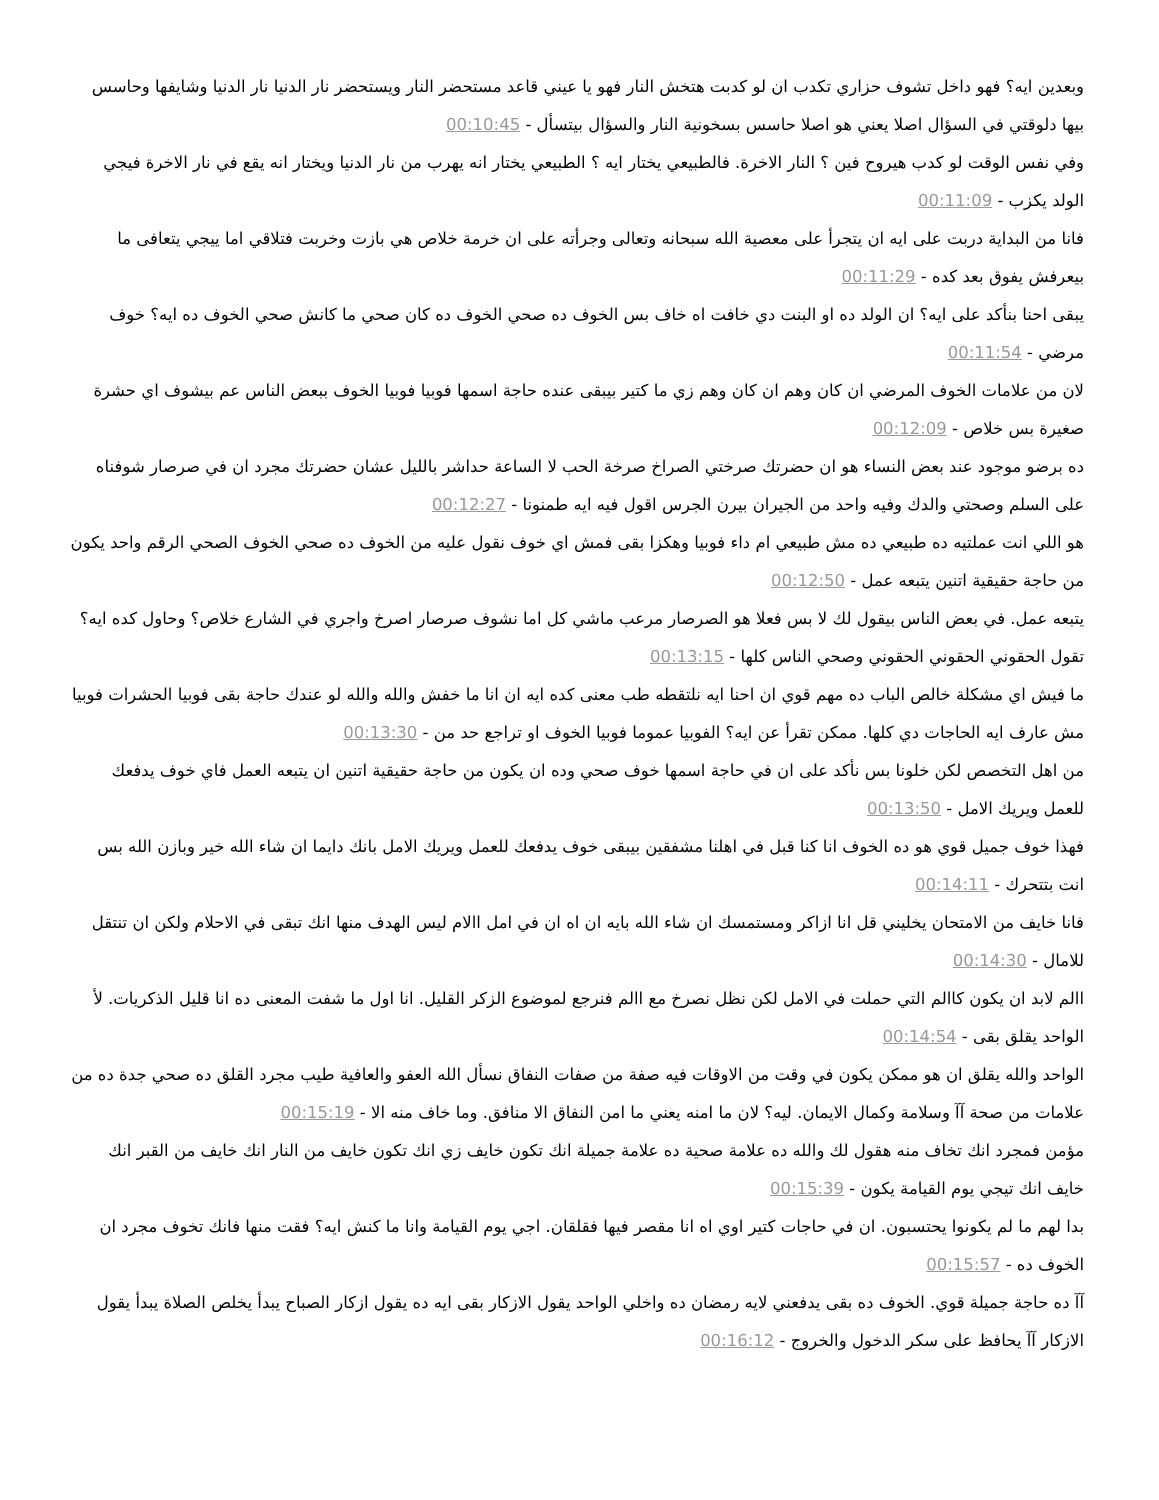وبعدين ايه؟ فهو داخل تشوف حزاري تكدب ان لو كدبت هتخش النار فهو يا عيني قاعد مستحضر النار ويستحضر نار الدنيا نار الدنيا وشايفها وحاسس بيها دلوقتي في السؤال اصلا يعني هو اصلا حاسس بسخونية النار والسؤال بيتسأل - 00:10:45
وفي نفس الوقت لو كدب هيروح فين ؟ النار الاخرة. فالطبيعي يختار ايه ؟ الطبيعي يختار انه يهرب من نار الدنيا ويختار انه يقع في نار الاخرة فيجي الولد يكزب - 00:11:09
فانا من البداية دربت على ايه ان يتجرأ على معصية الله سبحانه وتعالى وجرأته على ان خرمة خلاص هي بازت وخربت فتلاقي اما ييجي يتعافى ما بيعرفش يفوق بعد كده - 00:11:29
يبقى احنا بنأكد على ايه؟ ان الولد ده او البنت دي خافت اه خاف بس الخوف ده صحي الخوف ده كان صحي ما كانش صحي الخوف ده ايه؟ خوف مرضي - 00:11:54
لان من علامات الخوف المرضي ان كان وهم ان كان وهم زي ما كتير بيبقى عنده حاجة اسمها فوبيا فوبيا الخوف ببعض الناس عم بيشوف اي حشرة صغيرة بس خلاص - 00:12:09
ده برضو موجود عند بعض النساء هو ان حضرتك صرختي الصراخ صرخة الحب لا الساعة حداشر بالليل عشان حضرتك مجرد ان في صرصار شوفناه على السلم وصحتي والدك وفيه واحد من الجيران بيرن الجرس اقول فيه ايه طمنونا - 00:12:27
هو اللي انت عملتيه ده طبيعي ده مش طبيعي ام داء فوبيا وهكزا بقى فمش اي خوف نقول عليه من الخوف ده صحي الخوف الصحي الرقم واحد يكون من حاجة حقيقية اتنين يتبعه عمل - 00:12:50
يتبعه عمل. في بعض الناس بيقول لك لا بس فعلا هو الصرصار مرعب ماشي كل اما نشوف صرصار اصرخ واجري في الشارع خلاص؟ وحاول كده ايه؟ تقول الحقوني الحقوني الحقوني وصحي الناس كلها - 00:13:15
ما فيش اي مشكلة خالص الباب ده مهم قوي ان احنا ايه نلتقطه طب معنى كده ايه ان انا ما خفش والله والله لو عندك حاجة بقى فوبيا الحشرات فوبيا مش عارف ايه الحاجات دي كلها. ممكن تقرأ عن ايه؟ الفوبيا عموما فوبيا الخوف او تراجع حد من - 00:13:30
من اهل التخصص لكن خلونا بس نأكد على ان في حاجة اسمها خوف صحي وده ان يكون من حاجة حقيقية اتنين ان يتبعه العمل فاي خوف يدفعك للعمل ويريك الامل - 00:13:50
فهذا خوف جميل قوي هو ده الخوف انا كنا قبل في اهلنا مشفقين بيبقى خوف يدفعك للعمل ويريك الامل بانك دايما ان شاء الله خير وبازن الله بس انت بتتحرك - 00:14:11
فانا خايف من الامتحان يخليني قل انا ازاكر ومستمسك ان شاء الله بايه ان اه ان في امل االام ليس الهدف منها انك تبقى في الاحلام ولكن ان تنتقل للامال - 00:14:30
االم لابد ان يكون كاالم التي حملت في الامل لكن نظل نصرخ مع االم فنرجع لموضوع الزكر القليل. انا اول ما شفت المعنى ده انا قليل الذكريات. لأ الواحد يقلق بقى - 00:14:54
الواحد والله يقلق ان هو ممكن يكون في وقت من الاوقات فيه صفة من صفات النفاق نسأل الله العفو والعافية طيب مجرد القلق ده صحي جدة ده من علامات من صحة آآ وسلامة وكمال الايمان. ليه؟ لان ما امنه يعني ما امن النفاق الا منافق. وما خاف منه الا - 00:15:19
مؤمن فمجرد انك تخاف منه هقول لك والله ده علامة صحية ده علامة جميلة انك تكون خايف زي انك تكون خايف من النار انك خايف من القبر انك خايف انك تيجي يوم القيامة يكون - 00:15:39
بدا لهم ما لم يكونوا يحتسبون. ان في حاجات كتير اوي اه انا مقصر فيها فقلقان. اجي يوم القيامة وانا ما كنش ايه؟ فقت منها فانك تخوف مجرد ان الخوف ده - 00:15:57
آآ ده حاجة جميلة قوي. الخوف ده بقى يدفعني لايه رمضان ده واخلي الواحد يقول الازكار بقى ايه ده يقول ازكار الصباح يبدأ يخلص الصلاة يبدأ يقول الازكار آآ يحافظ على سكر الدخول والخروج - 00:16:12